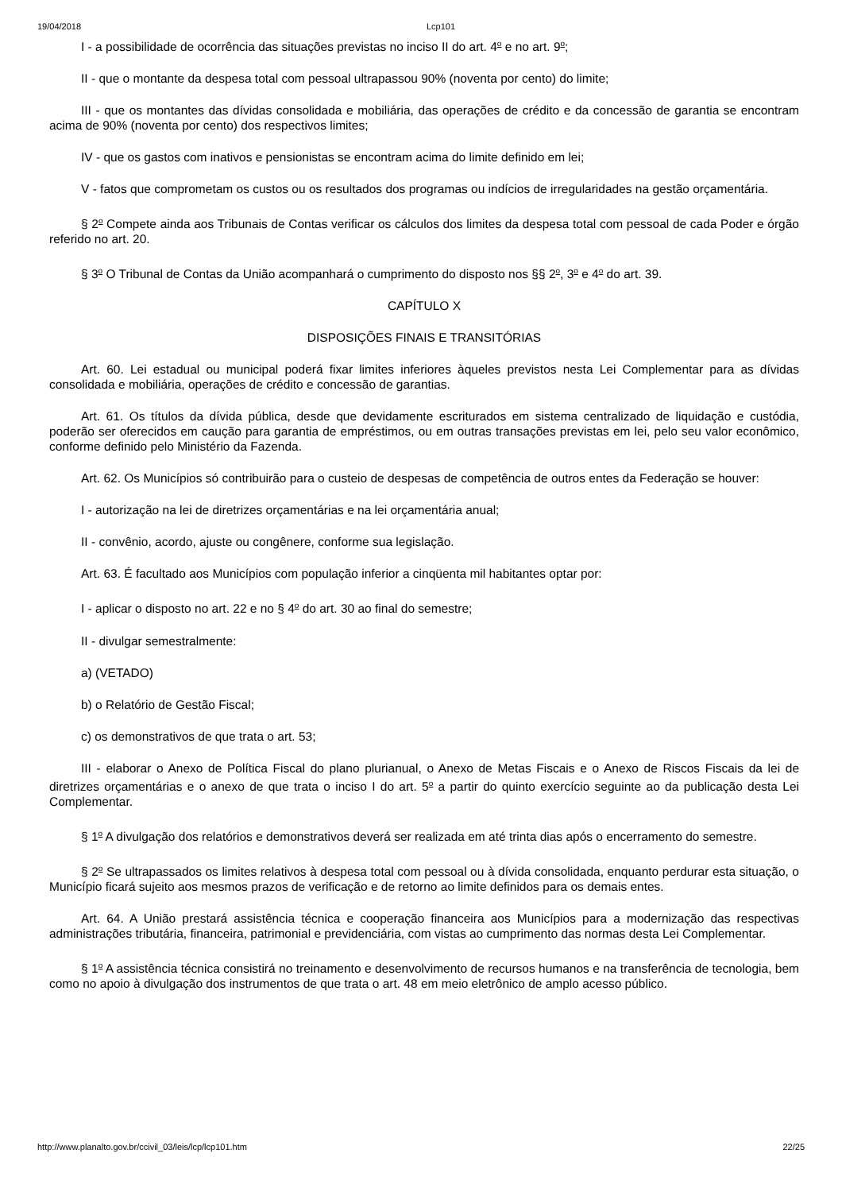19/04/2018 Lcp101
I - a possibilidade de ocorrência das situações previstas no inciso II do art. 4<sup>o</sup> e no art. 9<sup>o</sup>;
II - que o montante da despesa total com pessoal ultrapassou 90% (noventa por cento) do limite;
III - que os montantes das dívidas consolidada e mobiliária, das operações de crédito e da concessão de garantia se encontram acima de 90% (noventa por cento) dos respectivos limites;
IV - que os gastos com inativos e pensionistas se encontram acima do limite definido em lei;
V - fatos que comprometam os custos ou os resultados dos programas ou indícios de irregularidades na gestão orçamentária.
§ 2<sup>o</sup> Compete ainda aos Tribunais de Contas verificar os cálculos dos limites da despesa total com pessoal de cada Poder e órgão referido no art. 20.
§ 3<sup>o</sup> O Tribunal de Contas da União acompanhará o cumprimento do disposto nos §§ 2<sup>o</sup>, 3<sup>o</sup> e 4<sup>o</sup> do art. 39.
CAPÍTULO X
DISPOSIÇÕES FINAIS E TRANSITÓRIAS
Art. 60. Lei estadual ou municipal poderá fixar limites inferiores àqueles previstos nesta Lei Complementar para as dívidas consolidada e mobiliária, operações de crédito e concessão de garantias.
Art. 61. Os títulos da dívida pública, desde que devidamente escriturados em sistema centralizado de liquidação e custódia, poderão ser oferecidos em caução para garantia de empréstimos, ou em outras transações previstas em lei, pelo seu valor econômico, conforme definido pelo Ministério da Fazenda.
Art. 62. Os Municípios só contribuirão para o custeio de despesas de competência de outros entes da Federação se houver:
I - autorização na lei de diretrizes orçamentárias e na lei orçamentária anual;
II - convênio, acordo, ajuste ou congênere, conforme sua legislação.
Art. 63. É facultado aos Municípios com população inferior a cinqüenta mil habitantes optar por:
I - aplicar o disposto no art. 22 e no § 4<sup>o</sup> do art. 30 ao final do semestre;
II - divulgar semestralmente:
a) (VETADO)
b) o Relatório de Gestão Fiscal;
c) os demonstrativos de que trata o art. 53;
III - elaborar o Anexo de Política Fiscal do plano plurianual, o Anexo de Metas Fiscais e o Anexo de Riscos Fiscais da lei de diretrizes orçamentárias e o anexo de que trata o inciso I do art. 5<sup>o</sup> a partir do quinto exercício seguinte ao da publicação desta Lei Complementar.
§ 1<sup>o</sup> A divulgação dos relatórios e demonstrativos deverá ser realizada em até trinta dias após o encerramento do semestre.
§ 2<sup>o</sup> Se ultrapassados os limites relativos à despesa total com pessoal ou à dívida consolidada, enquanto perdurar esta situação, o Município ficará sujeito aos mesmos prazos de verificação e de retorno ao limite definidos para os demais entes.
Art. 64. A União prestará assistência técnica e cooperação financeira aos Municípios para a modernização das respectivas administrações tributária, financeira, patrimonial e previdenciária, com vistas ao cumprimento das normas desta Lei Complementar.
§ 1<sup>o</sup> A assistência técnica consistirá no treinamento e desenvolvimento de recursos humanos e na transferência de tecnologia, bem como no apoio à divulgação dos instrumentos de que trata o art. 48 em meio eletrônico de amplo acesso público.
http://www.planalto.gov.br/ccivil_03/leis/lcp/lcp101.htm 22/25